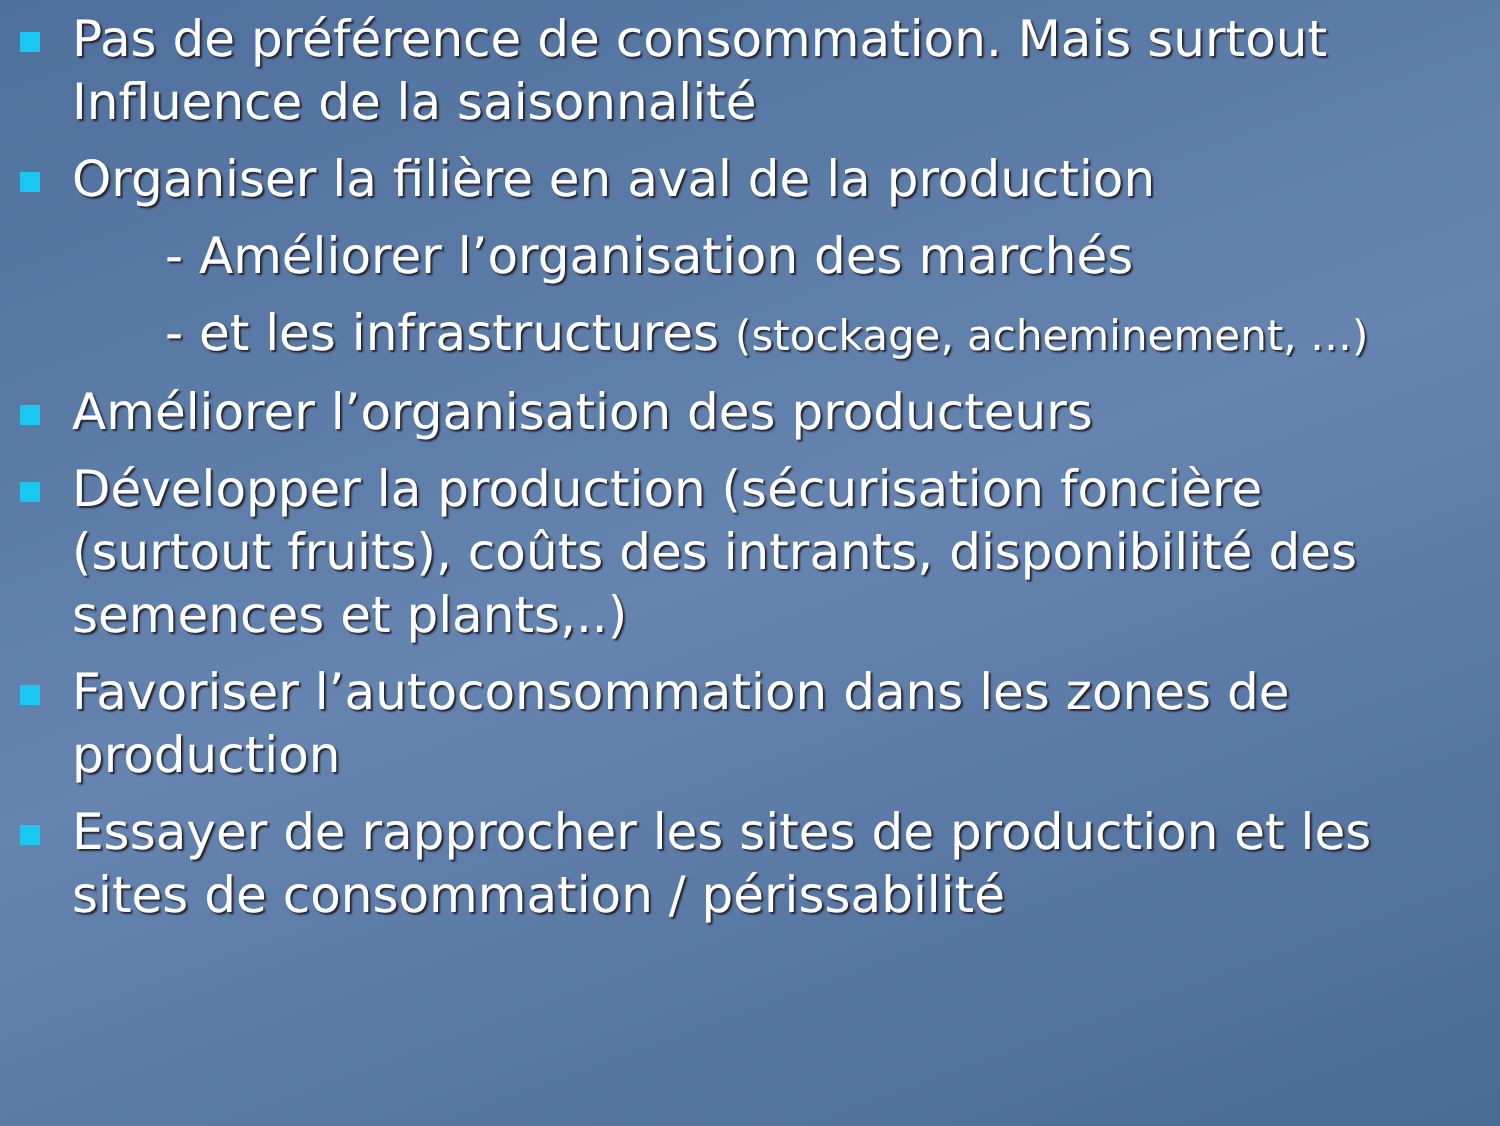Pas de préférence de consommation. Mais surtout Influence de la saisonnalité
Organiser la filière en aval de la production
- Améliorer l’organisation des marchés
- et les infrastructures (stockage, acheminement, …)
Améliorer l’organisation des producteurs
Développer la production (sécurisation foncière (surtout fruits), coûts des intrants, disponibilité des semences et plants,..)
Favoriser l’autoconsommation dans les zones de production
Essayer de rapprocher les sites de production et les sites de consommation / périssabilité